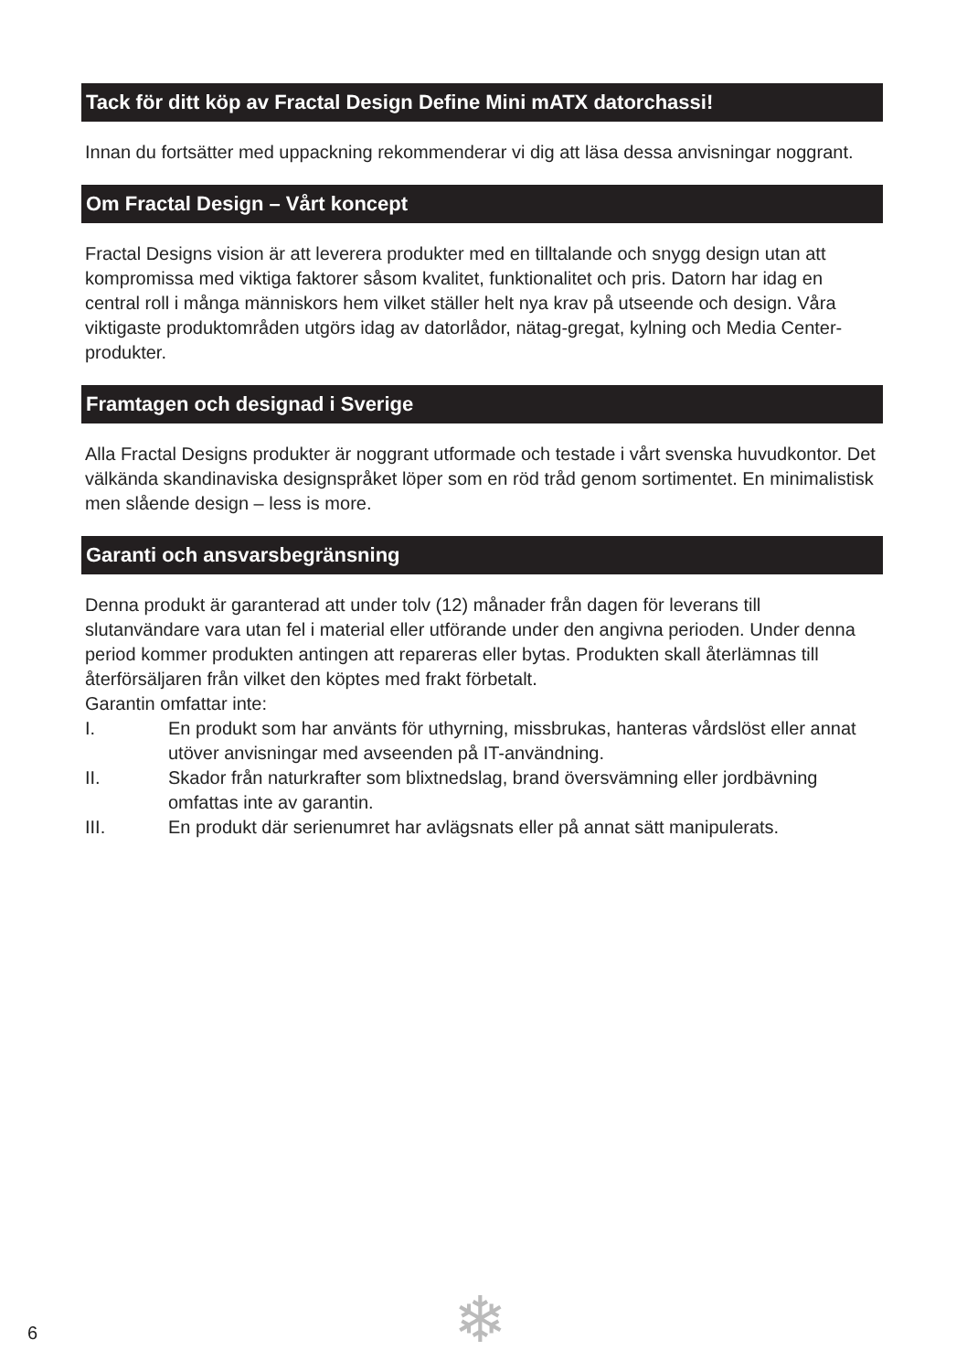Tack för ditt köp av Fractal Design Define Mini mATX datorchassi!
Innan du fortsätter med uppackning rekommenderar vi dig att läsa dessa anvisningar noggrant.
Om Fractal Design – Vårt koncept
Fractal Designs vision är att leverera produkter med en tilltalande och snygg design utan att kompromissa med viktiga faktorer såsom kvalitet, funktionalitet och pris. Datorn har idag en central roll i många människors hem vilket ställer helt nya krav på utseende och design. Våra viktigaste produktområden utgörs idag av datorlådor, nätag-gregat, kylning och Media Center-produkter.
Framtagen och designad i Sverige
Alla Fractal Designs produkter är noggrant utformade och testade i vårt svenska huvudkontor. Det välkända skandinaviska designspråket löper som en röd tråd genom sortimentet. En minimalistisk men slående design – less is more.
Garanti och ansvarsbegränsning
Denna produkt är garanterad att under tolv (12) månader från dagen för leverans till slutanvändare vara utan fel i material eller utförande under den angivna perioden. Under denna period kommer produkten antingen att repareras eller bytas. Produkten skall återlämnas till återförsäljaren från vilket den köptes med frakt förbetalt.
Garantin omfattar inte:
I. En produkt som har använts för uthyrning, missbrukas, hanteras vårdslöst eller annat utöver anvisningar med avseenden på IT-användning.
II. Skador från naturkrafter som blixtnedslag, brand översvämning eller jordbävning omfattas inte av garantin.
III. En produkt där serienumret har avlägsnats eller på annat sätt manipulerats.
❄
6